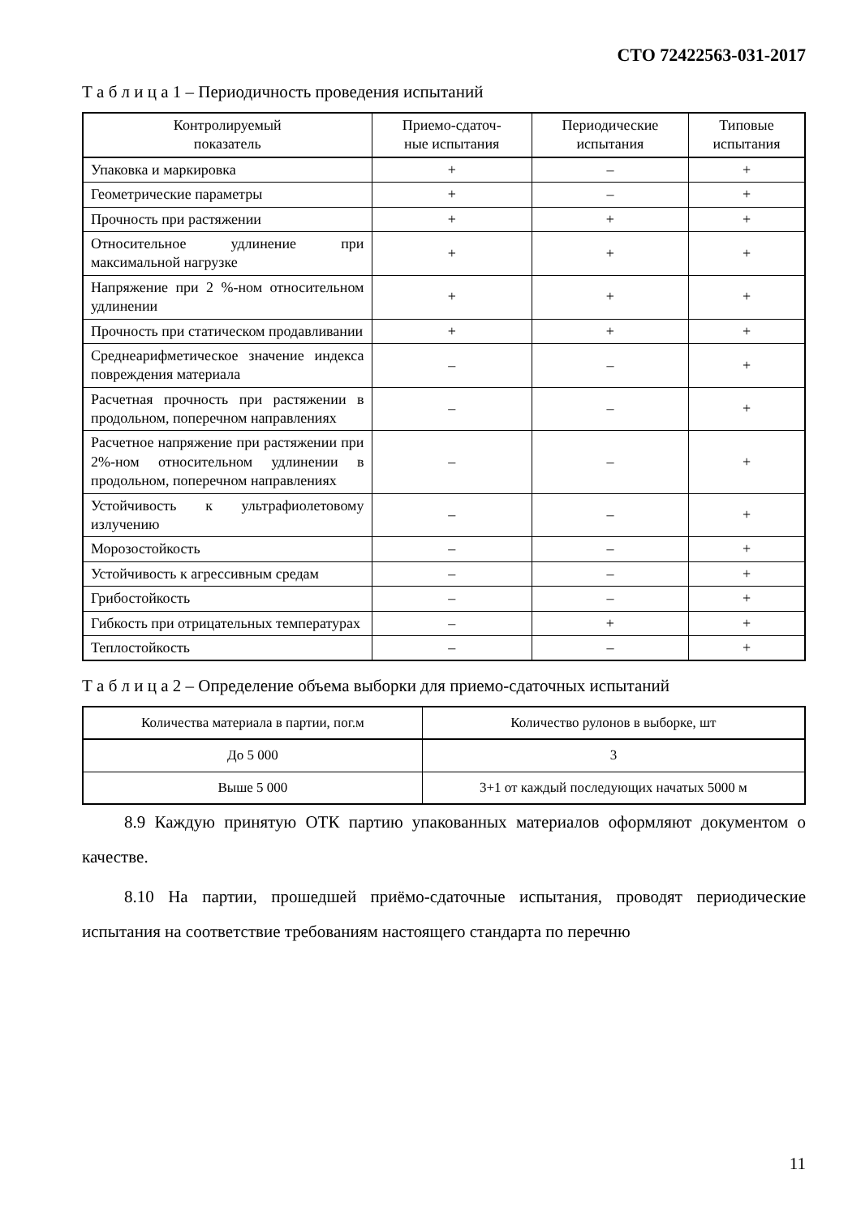СТО 72422563-031-2017
Т а б л и ц а 1 – Периодичность проведения испытаний
| Контролируемый показатель | Приемо-сдаточ- ные испытания | Периодические испытания | Типовые испытания |
| --- | --- | --- | --- |
| Упаковка и маркировка | + | – | + |
| Геометрические параметры | + | – | + |
| Прочность при растяжении | + | + | + |
| Относительное удлинение при максимальной нагрузке | + | + | + |
| Напряжение при 2 %-ном относительном удлинении | + | + | + |
| Прочность при статическом продавливании | + | + | + |
| Среднеарифметическое значение индекса повреждения материала | – | – | + |
| Расчетная прочность при растяжении в продольном, поперечном направлениях | – | – | + |
| Расчетное напряжение при растяжении при 2%-ном относительном удлинении в продольном, поперечном направлениях | – | – | + |
| Устойчивость к ультрафиолетовому излучению | – | – | + |
| Морозостойкость | – | – | + |
| Устойчивость к агрессивным средам | – | – | + |
| Грибостойкость | – | – | + |
| Гибкость при отрицательных температурах | – | + | + |
| Теплостойкость | – | – | + |
Т а б л и ц а 2 – Определение объема выборки для приемо-сдаточных испытаний
| Количества материала в партии, пог.м | Количество рулонов в выборке, шт |
| --- | --- |
| До 5 000 | 3 |
| Выше 5 000 | 3+1 от каждый последующих начатых 5000 м |
8.9 Каждую принятую ОТК партию упакованных материалов оформляют документом о качестве.
8.10 На партии, прошедшей приёмо-сдаточные испытания, проводят периодические испытания на соответствие требованиям настоящего стандарта по перечню
11